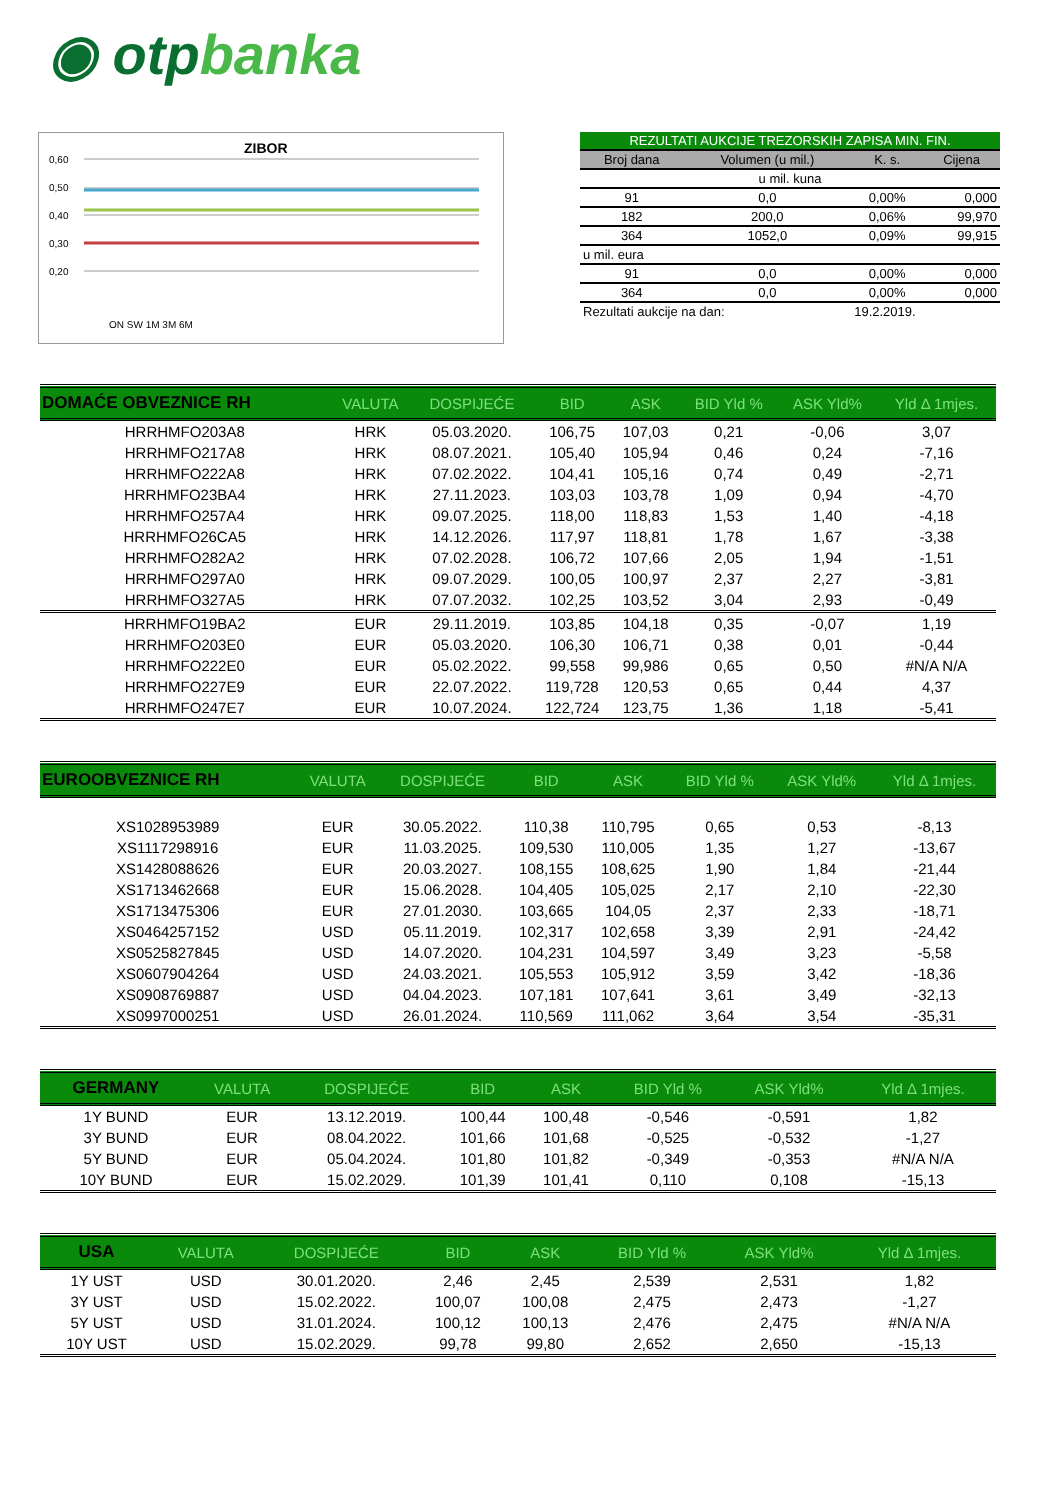◉ otp banka
ZIBOR
0,60
0,50
0,40
0,30
0,20
ON SW 1M 3M 6M
| REZULTATI AUKCIJE TREZORSKIH ZAPISA MIN. FIN. | | | |
| --- | --- | --- | --- |
| Broj dana | Volumen (u mil.) | K. s. | Cijena |
| u mil. kuna | | | |
| 91 | 0,0 | 0,00% | 0,000 |
| 182 | 200,0 | 0,06% | 99,970 |
| 364 | 1052,0 | 0,09% | 99,915 |
| u mil. eura | | | |
| 91 | 0,0 | 0,00% | 0,000 |
| 364 | 0,0 | 0,00% | 0,000 |
| Rezultati aukcije na dan: | | 19.2.2019. | |
| DOMAĆE OBVEZNICE RH | VALUTA | DOSPIJEĆE | BID | ASK | BID Yld % | ASK Yld% | Yld Δ 1mjes. |
| --- | --- | --- | --- | --- | --- | --- | --- |
| HRRHMFO203A8 | HRK | 05.03.2020. | 106,75 | 107,03 | 0,21 | -0,06 | 3,07 |
| HRRHMFO217A8 | HRK | 08.07.2021. | 105,40 | 105,94 | 0,46 | 0,24 | -7,16 |
| HRRHMFO222A8 | HRK | 07.02.2022. | 104,41 | 105,16 | 0,74 | 0,49 | -2,71 |
| HRRHMFO23BA4 | HRK | 27.11.2023. | 103,03 | 103,78 | 1,09 | 0,94 | -4,70 |
| HRRHMFO257A4 | HRK | 09.07.2025. | 118,00 | 118,83 | 1,53 | 1,40 | -4,18 |
| HRRHMFO26CA5 | HRK | 14.12.2026. | 117,97 | 118,81 | 1,78 | 1,67 | -3,38 |
| HRRHMFO282A2 | HRK | 07.02.2028. | 106,72 | 107,66 | 2,05 | 1,94 | -1,51 |
| HRRHMFO297A0 | HRK | 09.07.2029. | 100,05 | 100,97 | 2,37 | 2,27 | -3,81 |
| HRRHMFO327A5 | HRK | 07.07.2032. | 102,25 | 103,52 | 3,04 | 2,93 | -0,49 |
| HRRHMFO19BA2 | EUR | 29.11.2019. | 103,85 | 104,18 | 0,35 | -0,07 | 1,19 |
| HRRHMFO203E0 | EUR | 05.03.2020. | 106,30 | 106,71 | 0,38 | 0,01 | -0,44 |
| HRRHMFO222E0 | EUR | 05.02.2022. | 99,558 | 99,986 | 0,65 | 0,50 | #N/A N/A |
| HRRHMFO227E9 | EUR | 22.07.2022. | 119,728 | 120,53 | 0,65 | 0,44 | 4,37 |
| HRRHMFO247E7 | EUR | 10.07.2024. | 122,724 | 123,75 | 1,36 | 1,18 | -5,41 |
| EUROOBVEZNICE RH | VALUTA | DOSPIJEĆE | BID | ASK | BID Yld % | ASK Yld% | Yld Δ 1mjes. |
| --- | --- | --- | --- | --- | --- | --- | --- |
| XS1028953989 | EUR | 30.05.2022. | 110,38 | 110,795 | 0,65 | 0,53 | -8,13 |
| XS1117298916 | EUR | 11.03.2025. | 109,530 | 110,005 | 1,35 | 1,27 | -13,67 |
| XS1428088626 | EUR | 20.03.2027. | 108,155 | 108,625 | 1,90 | 1,84 | -21,44 |
| XS1713462668 | EUR | 15.06.2028. | 104,405 | 105,025 | 2,17 | 2,10 | -22,30 |
| XS1713475306 | EUR | 27.01.2030. | 103,665 | 104,05 | 2,37 | 2,33 | -18,71 |
| XS0464257152 | USD | 05.11.2019. | 102,317 | 102,658 | 3,39 | 2,91 | -24,42 |
| XS0525827845 | USD | 14.07.2020. | 104,231 | 104,597 | 3,49 | 3,23 | -5,58 |
| XS0607904264 | USD | 24.03.2021. | 105,553 | 105,912 | 3,59 | 3,42 | -18,36 |
| XS0908769887 | USD | 04.04.2023. | 107,181 | 107,641 | 3,61 | 3,49 | -32,13 |
| XS0997000251 | USD | 26.01.2024. | 110,569 | 111,062 | 3,64 | 3,54 | -35,31 |
| GERMANY | VALUTA | DOSPIJEĆE | BID | ASK | BID Yld % | ASK Yld% | Yld Δ 1mjes. |
| --- | --- | --- | --- | --- | --- | --- | --- |
| 1Y BUND | EUR | 13.12.2019. | 100,44 | 100,48 | -0,546 | -0,591 | 1,82 |
| 3Y BUND | EUR | 08.04.2022. | 101,66 | 101,68 | -0,525 | -0,532 | -1,27 |
| 5Y BUND | EUR | 05.04.2024. | 101,80 | 101,82 | -0,349 | -0,353 | #N/A N/A |
| 10Y BUND | EUR | 15.02.2029. | 101,39 | 101,41 | 0,110 | 0,108 | -15,13 |
| USA | VALUTA | DOSPIJEĆE | BID | ASK | BID Yld % | ASK Yld% | Yld Δ 1mjes. |
| --- | --- | --- | --- | --- | --- | --- | --- |
| 1Y UST | USD | 30.01.2020. | 2,46 | 2,45 | 2,539 | 2,531 | 1,82 |
| 3Y UST | USD | 15.02.2022. | 100,07 | 100,08 | 2,475 | 2,473 | -1,27 |
| 5Y UST | USD | 31.01.2024. | 100,12 | 100,13 | 2,476 | 2,475 | #N/A N/A |
| 10Y UST | USD | 15.02.2029. | 99,78 | 99,80 | 2,652 | 2,650 | -15,13 |